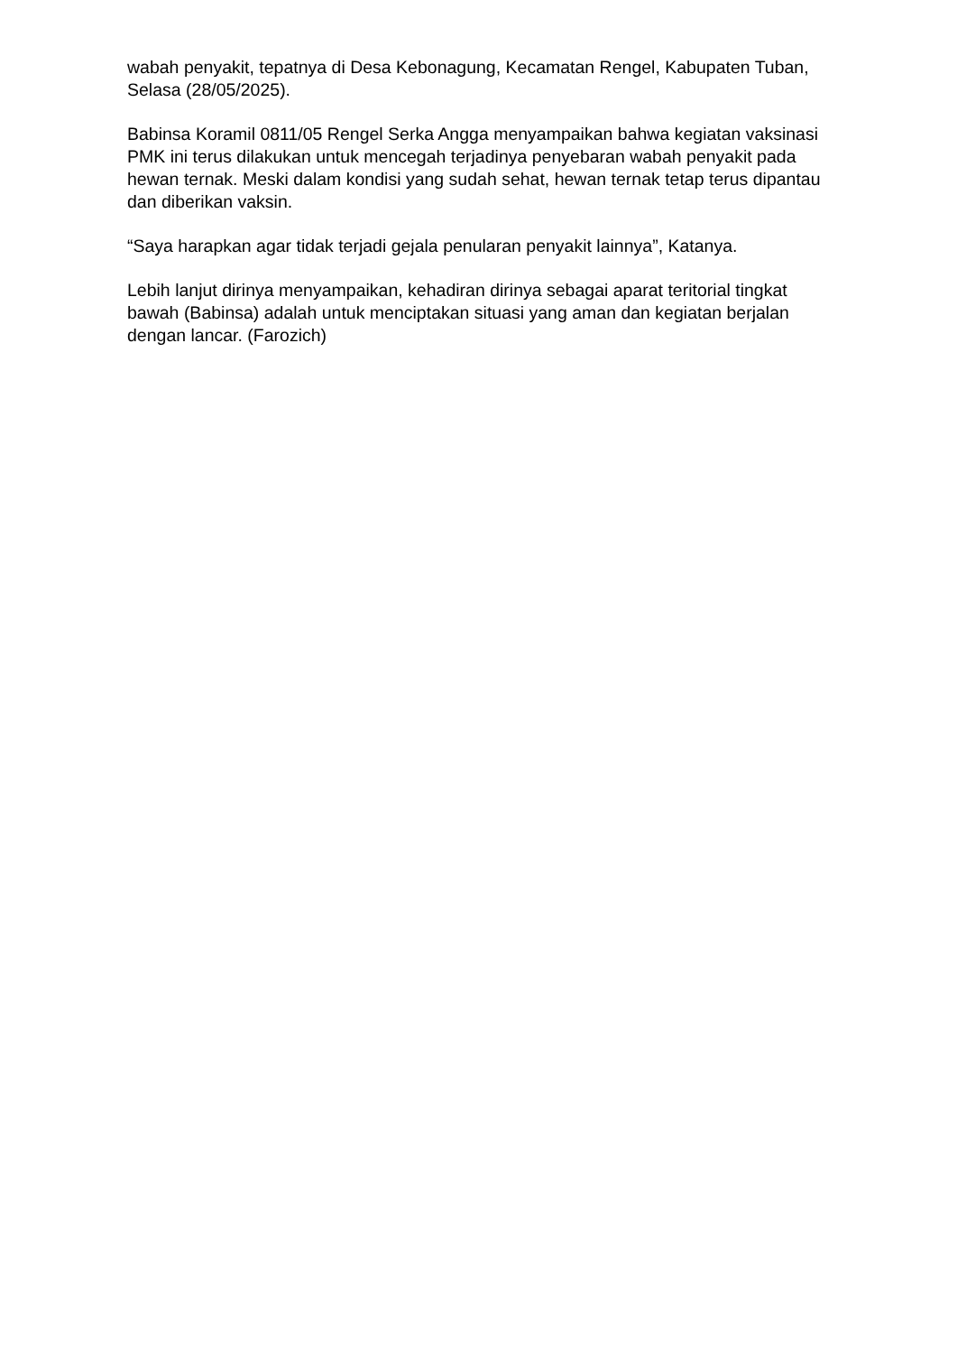wabah penyakit, tepatnya di Desa Kebonagung, Kecamatan Rengel, Kabupaten Tuban, Selasa (28/05/2025).
Babinsa Koramil 0811/05 Rengel Serka Angga menyampaikan bahwa kegiatan vaksinasi PMK ini terus dilakukan untuk mencegah terjadinya penyebaran wabah penyakit pada hewan ternak. Meski dalam kondisi yang sudah sehat, hewan ternak tetap terus dipantau dan diberikan vaksin.
“Saya harapkan agar tidak terjadi gejala penularan penyakit lainnya”, Katanya.
Lebih lanjut dirinya menyampaikan, kehadiran dirinya sebagai aparat teritorial tingkat bawah (Babinsa) adalah untuk menciptakan situasi yang aman dan kegiatan berjalan dengan lancar. (Farozich)